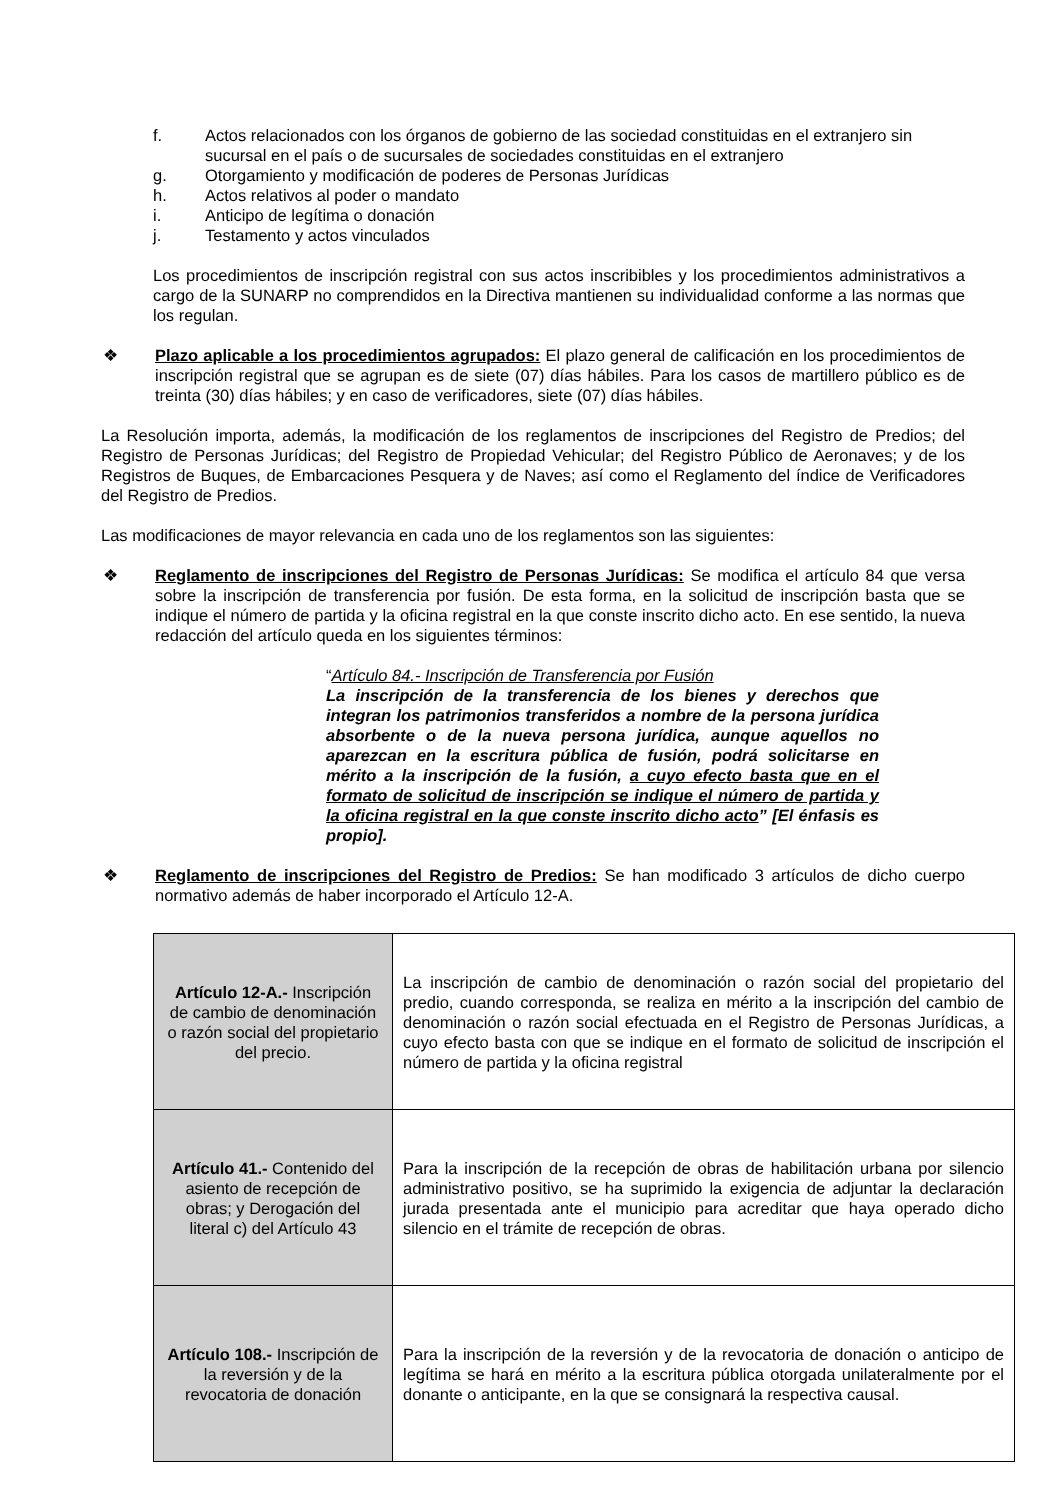f. Actos relacionados con los órganos de gobierno de las sociedad constituidas en el extranjero sin sucursal en el país o de sucursales de sociedades constituidas en el extranjero
g. Otorgamiento y modificación de poderes de Personas Jurídicas
h. Actos relativos al poder o mandato
i. Anticipo de legítima o donación
j. Testamento y actos vinculados
Los procedimientos de inscripción registral con sus actos inscribibles y los procedimientos administrativos a cargo de la SUNARP no comprendidos en la Directiva mantienen su individualidad conforme a las normas que los regulan.
❖ Plazo aplicable a los procedimientos agrupados: El plazo general de calificación en los procedimientos de inscripción registral que se agrupan es de siete (07) días hábiles. Para los casos de martillero público es de treinta (30) días hábiles; y en caso de verificadores, siete (07) días hábiles.
La Resolución importa, además, la modificación de los reglamentos de inscripciones del Registro de Predios; del Registro de Personas Jurídicas; del Registro de Propiedad Vehicular; del Registro Público de Aeronaves; y de los Registros de Buques, de Embarcaciones Pesquera y de Naves; así como el Reglamento del índice de Verificadores del Registro de Predios.
Las modificaciones de mayor relevancia en cada uno de los reglamentos son las siguientes:
❖ Reglamento de inscripciones del Registro de Personas Jurídicas: Se modifica el artículo 84 que versa sobre la inscripción de transferencia por fusión. De esta forma, en la solicitud de inscripción basta que se indique el número de partida y la oficina registral en la que conste inscrito dicho acto. En ese sentido, la nueva redacción del artículo queda en los siguientes términos:
“Artículo 84.- Inscripción de Transferencia por Fusión
La inscripción de la transferencia de los bienes y derechos que integran los patrimonios transferidos a nombre de la persona jurídica absorbente o de la nueva persona jurídica, aunque aquellos no aparezcan en la escritura pública de fusión, podrá solicitarse en mérito a la inscripción de la fusión, a cuyo efecto basta que en el formato de solicitud de inscripción se indique el número de partida y la oficina registral en la que conste inscrito dicho acto” [El énfasis es propio].
❖ Reglamento de inscripciones del Registro de Predios: Se han modificado 3 artículos de dicho cuerpo normativo además de haber incorporado el Artículo 12-A.
| Artículo 12-A.- Inscripción de cambio de denominación o razón social del propietario del precio. | La inscripción de cambio de denominación o razón social del propietario del predio, cuando corresponda, se realiza en mérito a la inscripción del cambio de denominación o razón social efectuada en el Registro de Personas Jurídicas, a cuyo efecto basta con que se indique en el formato de solicitud de inscripción el número de partida y la oficina registral |
| Artículo 41.- Contenido del asiento de recepción de obras; y Derogación del literal c) del Artículo 43 | Para la inscripción de la recepción de obras de habilitación urbana por silencio administrativo positivo, se ha suprimido la exigencia de adjuntar la declaración jurada presentada ante el municipio para acreditar que haya operado dicho silencio en el trámite de recepción de obras. |
| Artículo 108.- Inscripción de la reversión y de la revocatoria de donación | Para la inscripción de la reversión y de la revocatoria de donación o anticipo de legítima se hará en mérito a la escritura pública otorgada unilateralmente por el donante o anticipante, en la que se consignará la respectiva causal. |